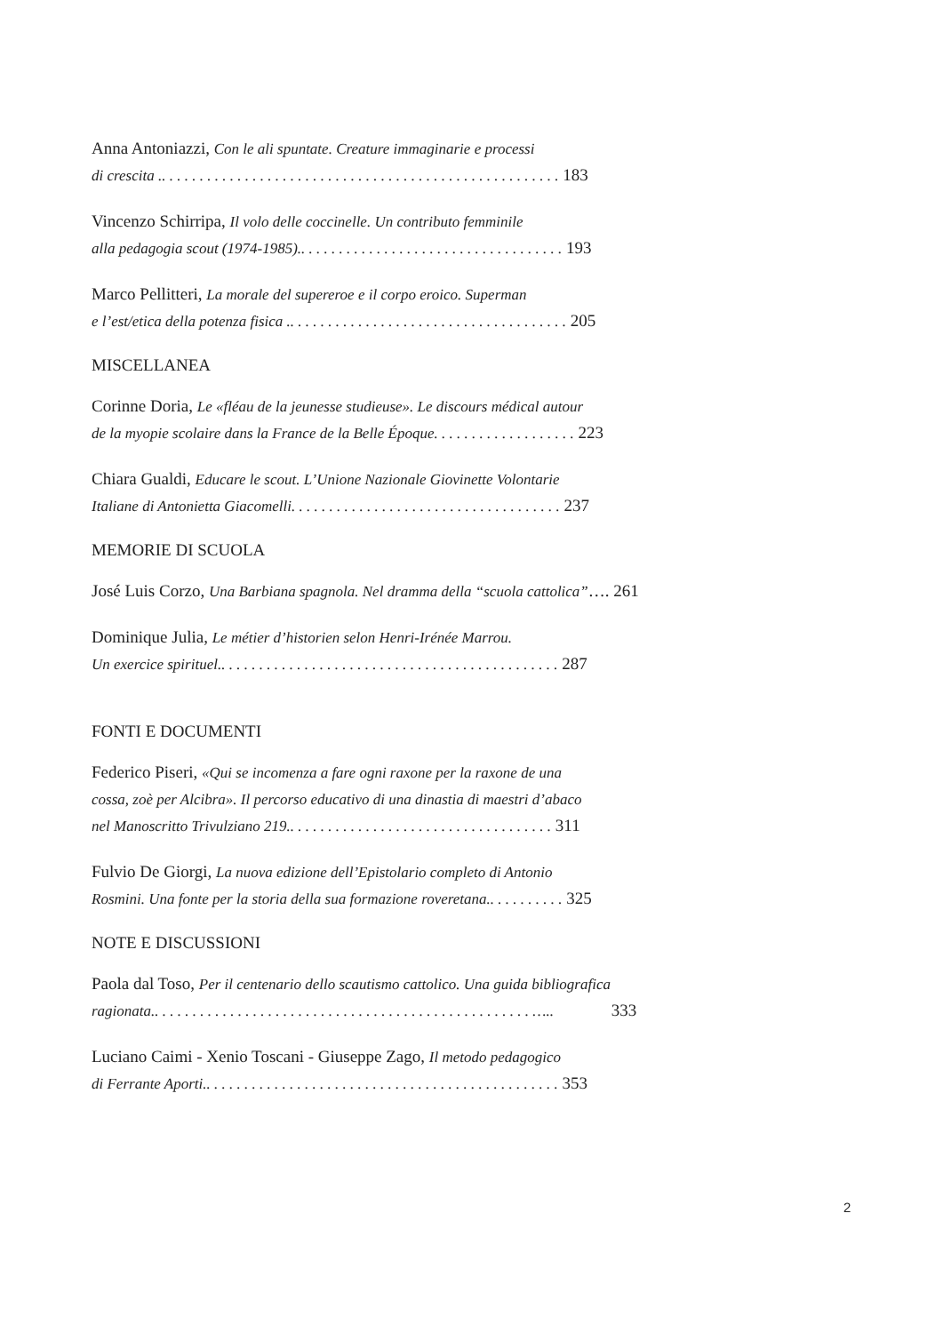Anna Antoniazzi, Con le ali spuntate. Creature immaginarie e processi
di crescita .. . . . . . . . . . . . . . . . . . . . . . . . . . . . . . . . . . . . . . . . . . . . . . . . . . . . . 183
Vincenzo Schirripa, Il volo delle coccinelle. Un contributo femminile
alla pedagogia scout (1974-1985).. . . . . . . . . . . . . . . . . . . . . . . . . . . . . . . . . . . 193
Marco Pellitteri, La morale del supereroe e il corpo eroico. Superman
e l’est/etica della potenza fisica .. . . . . . . . . . . . . . . . . . . . . . . . . . . . . . . . . . . . . 205
MISCELLANEA
Corinne Doria, Le «fléau de la jeunesse studieuse». Le discours médical autour
de la myopie scolaire dans la France de la Belle Époque. . . . . . . . . . . . . . . . . . . 223
Chiara Gualdi, Educare le scout. L’Unione Nazionale Giovinette Volontarie
Italiane di Antonietta Giacomelli. . . . . . . . . . . . . . . . . . . . . . . . . . . . . . . . . . . . 237
MEMORIE DI SCUOLA
José Luis Corzo, Una Barbiana spagnola. Nel dramma della “scuola cattolica”…. 261
Dominique Julia, Le métier d’historien selon Henri-Irénée Marrou.
Un exercice spirituel.. . . . . . . . . . . . . . . . . . . . . . . . . . . . . . . . . . . . . . . . . . . . . 287
FONTI E DOCUMENTI
Federico Piseri, «Qui se incomenza a fare ogni raxone per la raxone de una
cossa, zoè per Alcibra». Il percorso educativo di una dinastia di maestri d’abaco
nel Manoscritto Trivulziano 219.. . . . . . . . . . . . . . . . . . . . . . . . . . . . . . . . . . . 311
Fulvio De Giorgi, La nuova edizione dell’Epistolario completo di Antonio
Rosmini. Una fonte per la storia della sua formazione roveretana.. . . . . . . . . . 325
NOTE E DISCUSSIONI
Paola dal Toso, Per il centenario dello scautismo cattolico. Una guida bibliografica
ragionata.. . . . . . . . . . . . . . . . . . . . . . . . . . . . . . . . . . . . . . . . . . . . . . . . . . ….. 333
Luciano Caimi - Xenio Toscani - Giuseppe Zago, Il metodo pedagogico
di Ferrante Aporti.. . . . . . . . . . . . . . . . . . . . . . . . . . . . . . . . . . . . . . . . . . . . . . . 353
2